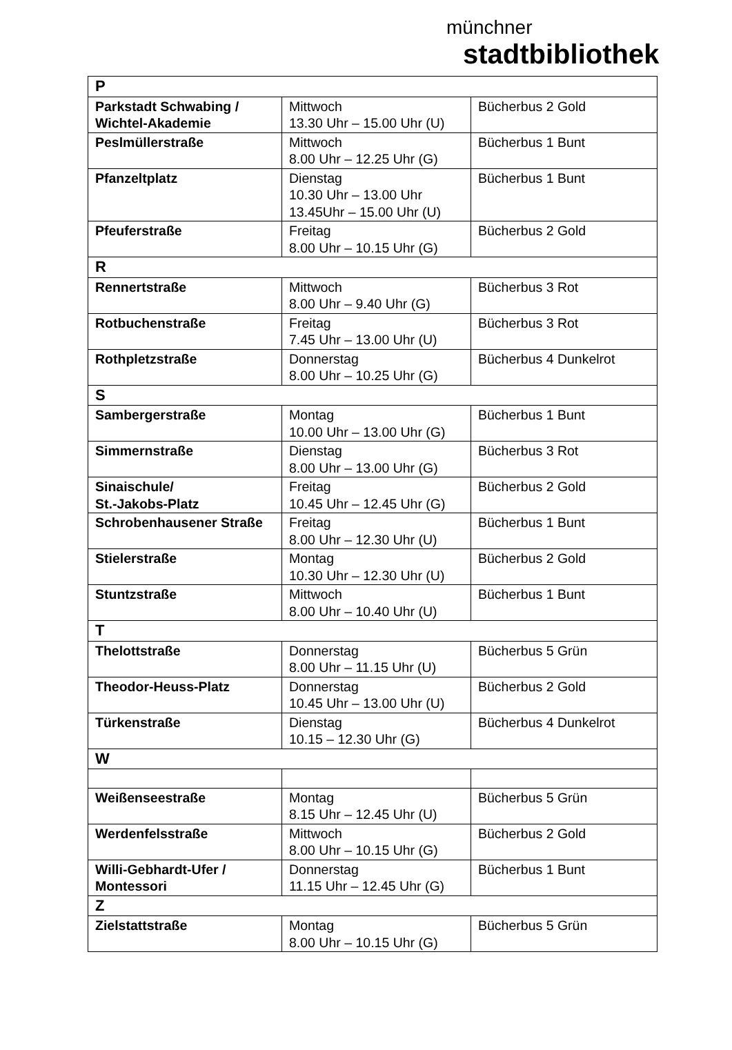münchner
stadtbibliothek
| P | | |
| --- | --- | --- |
| Parkstadt Schwabing / Wichtel-Akademie | Mittwoch 13.30 Uhr – 15.00 Uhr (U) | Bücherbus 2 Gold |
| Peslmüllerstraße | Mittwoch 8.00 Uhr – 12.25 Uhr (G) | Bücherbus 1 Bunt |
| Pfanzeltplatz | Dienstag 10.30 Uhr – 13.00 Uhr 13.45Uhr – 15.00 Uhr (U) | Bücherbus 1 Bunt |
| Pfeuferstraße | Freitag 8.00 Uhr – 10.15 Uhr (G) | Bücherbus 2 Gold |
| R | | |
| Rennertstraße | Mittwoch 8.00 Uhr – 9.40 Uhr (G) | Bücherbus 3 Rot |
| Rotbuchenstraße | Freitag 7.45 Uhr – 13.00 Uhr (U) | Bücherbus 3 Rot |
| Rothpletzstraße | Donnerstag 8.00 Uhr – 10.25 Uhr (G) | Bücherbus 4 Dunkelrot |
| S | | |
| Sambergerstraße | Montag 10.00 Uhr – 13.00 Uhr (G) | Bücherbus 1 Bunt |
| Simmernstraße | Dienstag 8.00 Uhr – 13.00 Uhr (G) | Bücherbus 3 Rot |
| Sinaischule/ St.-Jakobs-Platz | Freitag 10.45 Uhr – 12.45 Uhr (G) | Bücherbus 2 Gold |
| Schrobenhausener Straße | Freitag 8.00 Uhr – 12.30 Uhr (U) | Bücherbus 1 Bunt |
| Stielerstraße | Montag 10.30 Uhr – 12.30 Uhr (U) | Bücherbus 2 Gold |
| Stuntzstraße | Mittwoch 8.00 Uhr – 10.40 Uhr (U) | Bücherbus 1 Bunt |
| T | | |
| Thelottstraße | Donnerstag 8.00 Uhr – 11.15 Uhr (U) | Bücherbus 5 Grün |
| Theodor-Heuss-Platz | Donnerstag 10.45 Uhr – 13.00 Uhr (U) | Bücherbus 2 Gold |
| Türkenstraße | Dienstag 10.15 – 12.30 Uhr (G) | Bücherbus 4 Dunkelrot |
| W | | |
| Weißenseestraße | Montag 8.15 Uhr – 12.45 Uhr (U) | Bücherbus 5 Grün |
| Werdenfelsstraße | Mittwoch 8.00 Uhr – 10.15 Uhr (G) | Bücherbus 2 Gold |
| Willi-Gebhardt-Ufer / Montessori | Donnerstag 11.15 Uhr – 12.45 Uhr (G) | Bücherbus 1 Bunt |
| Z | | |
| Zielstattstraße | Montag 8.00 Uhr – 10.15 Uhr (G) | Bücherbus 5 Grün |